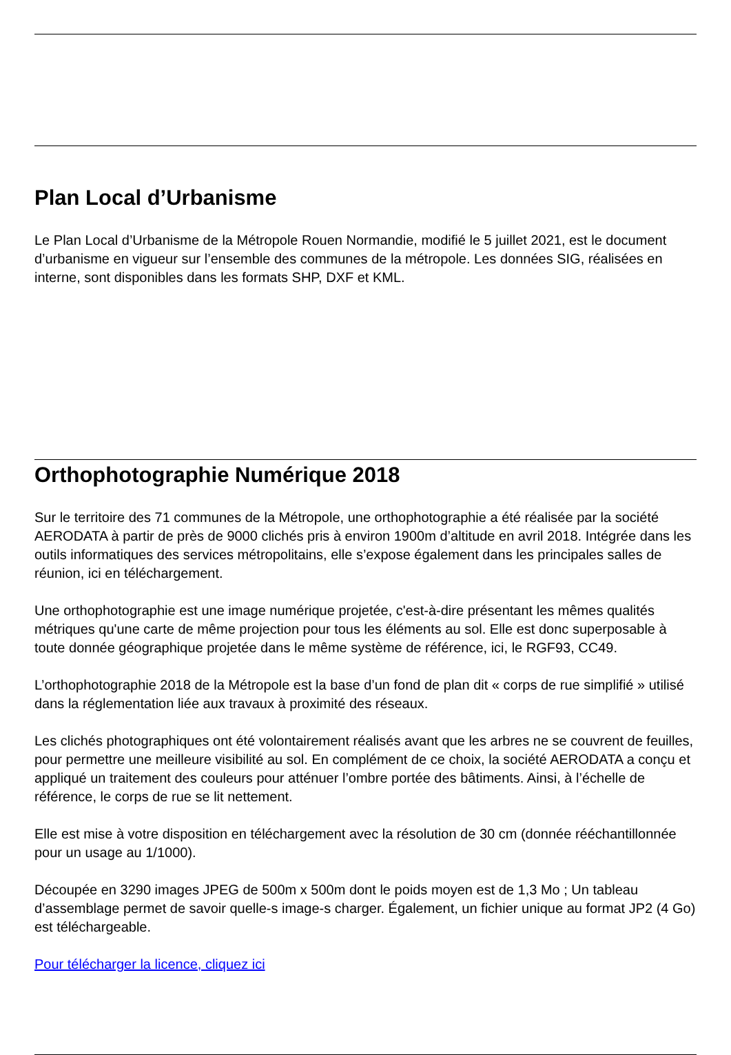Plan Local d’Urbanisme
Le Plan Local d’Urbanisme de la Métropole Rouen Normandie, modifié le 5 juillet 2021, est le document d’urbanisme en vigueur sur l’ensemble des communes de la métropole. Les données SIG, réalisées en interne, sont disponibles dans les formats SHP, DXF et KML.
Orthophotographie Numérique 2018
Sur le territoire des 71 communes de la Métropole, une orthophotographie a été réalisée par la société AERODATA à partir de près de 9000 clichés pris à environ 1900m d’altitude en avril 2018. Intégrée dans les outils informatiques des services métropolitains, elle s’expose également dans les principales salles de réunion, ici en téléchargement.
Une orthophotographie est une image numérique projetée, c'est-à-dire présentant les mêmes qualités métriques qu'une carte de même projection pour tous les éléments au sol. Elle est donc superposable à toute donnée géographique projetée dans le même système de référence, ici, le RGF93, CC49.
L’orthophotographie 2018 de la Métropole est la base d’un fond de plan dit « corps de rue simplifié » utilisé dans la réglementation liée aux travaux à proximité des réseaux.
Les clichés photographiques ont été volontairement réalisés avant que les arbres ne se couvrent de feuilles, pour permettre une meilleure visibilité au sol. En complément de ce choix, la société AERODATA a conçu et appliqué un traitement des couleurs pour atténuer l’ombre portée des bâtiments. Ainsi, à l’échelle de référence, le corps de rue se lit nettement.
Elle est mise à votre disposition en téléchargement avec la résolution de 30 cm (donnée rééchantillonnée pour un usage au 1/1000).
Découpée en 3290 images JPEG de 500m x 500m dont le poids moyen est de 1,3 Mo ; Un tableau d’assemblage permet de savoir quelle-s image-s charger. Également, un fichier unique au format JP2 (4 Go) est téléchargeable.
Pour télécharger la licence, cliquez ici